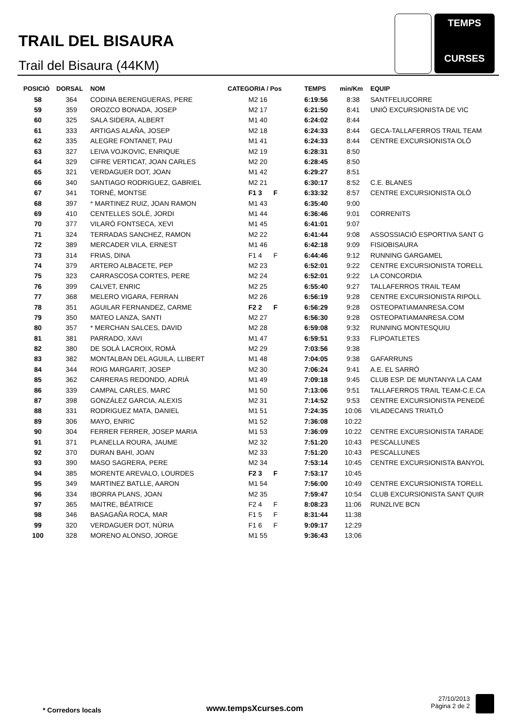TRAIL DEL BISAURA
Trail del Bisaura (44KM)
TEMPS
CURSES
| POSICIÓ | DORSAL | NOM | CATEGORIA / Pos | TEMPS | min/Km | EQUIP |
| --- | --- | --- | --- | --- | --- | --- |
| 58 | 364 | CODINA BERENGUERAS, PERE | M2 16 | 6:19:56 | 8:38 | SANTFELIUCORRE |
| 59 | 359 | OROZCO BONADA, JOSEP | M2 17 | 6:21:50 | 8:41 | UNIÓ EXCURSIONISTA DE VIC |
| 60 | 325 | SALA SIDERA, ALBERT | M1 40 | 6:24:02 | 8:44 | |
| 61 | 333 | ARTIGAS ALAÑA, JOSEP | M2 18 | 6:24:33 | 8:44 | GECA-TALLAFERROS TRAIL TEAM |
| 62 | 335 | ALEGRE FONTANET, PAU | M1 41 | 6:24:33 | 8:44 | CENTRE EXCURSIONISTA OLÓ |
| 63 | 327 | LEIVA VOJKOVIC, ENRIQUE | M2 19 | 6:28:31 | 8:50 | |
| 64 | 329 | CIFRE VERTICAT, JOAN CARLES | M2 20 | 6:28:45 | 8:50 | |
| 65 | 321 | VERDAGUER DOT, JOAN | M1 42 | 6:29:27 | 8:51 | |
| 66 | 340 | SANTIAGO RODRIGUEZ, GABRIEL | M2 21 | 6:30:17 | 8:52 | C.E. BLANES |
| 67 | 341 | TORNÉ, MONTSE | F1 3 F | 6:33:32 | 8:57 | CENTRE EXCURSIONISTA OLÓ |
| 68 | 397 | * MARTINEZ RUIZ, JOAN RAMON | M1 43 | 6:35:40 | 9:00 | |
| 69 | 410 | CENTELLES SOLÉ, JORDI | M1 44 | 6:36:46 | 9:01 | CORRENITS |
| 70 | 377 | VILARÓ FONTSECA, XEVI | M1 45 | 6:41:01 | 9:07 | |
| 71 | 324 | TERRADAS SANCHEZ, RAMON | M2 22 | 6:41:44 | 9:08 | ASSOSSIACIÓ ESPORTIVA SANT G |
| 72 | 389 | MERCADER VILA, ERNEST | M1 46 | 6:42:18 | 9:09 | FISIOBISAURA |
| 73 | 314 | FRIAS, DINA | F1 4 F | 6:44:46 | 9:12 | RUNNING GARGAMEL |
| 74 | 379 | ARTERO ALBACETE, PEP | M2 23 | 6:52:01 | 9:22 | CENTRE EXCURSIONISTA TORELL |
| 75 | 323 | CARRASCOSA CORTES, PERE | M2 24 | 6:52:01 | 9:22 | LA CONCORDIA |
| 76 | 399 | CALVET, ENRIC | M2 25 | 6:55:40 | 9:27 | TALLAFERROS TRAIL TEAM |
| 77 | 368 | MELERO VIGARA, FERRAN | M2 26 | 6:56:19 | 9:28 | CENTRE EXCURSIONISTA RIPOLL |
| 78 | 351 | AGUILAR FERNANDEZ, CARME | F2 2 F | 6:56:29 | 9:28 | OSTEOPATIAMANRESA.COM |
| 79 | 350 | MATEO LANZA, SANTI | M2 27 | 6:56:30 | 9:28 | OSTEOPATIAMANRESA.COM |
| 80 | 357 | * MERCHAN SALCES, DAVID | M2 28 | 6:59:08 | 9:32 | RUNNING MONTESQUIU |
| 81 | 381 | PARRADO, XAVI | M1 47 | 6:59:51 | 9:33 | FLIPOATLETES |
| 82 | 380 | DE SOLÀ LACROIX, ROMÀ | M2 29 | 7:03:56 | 9:38 | |
| 83 | 382 | MONTALBAN DEL AGUILA, LLIBERT | M1 48 | 7:04:05 | 9:38 | GAFARRUNS |
| 84 | 344 | ROIG MARGARIT, JOSEP | M2 30 | 7:06:24 | 9:41 | A.E. EL SARRÓ |
| 85 | 362 | CARRERAS REDONDO, ADRIÀ | M1 49 | 7:09:18 | 9:45 | CLUB ESP. DE MUNTANYA LA CAM |
| 86 | 339 | CAMPAL CARLES, MARC | M1 50 | 7:13:06 | 9:51 | TALLAFERROS TRAIL TEAM-C.E.CA |
| 87 | 398 | GONZÁLEZ GARCIA, ALEXIS | M2 31 | 7:14:52 | 9:53 | CENTRE EXCURSIONISTA PENEDÉ |
| 88 | 331 | RODRIGUEZ MATA, DANIEL | M1 51 | 7:24:35 | 10:06 | VILADECANS TRIATLÓ |
| 89 | 306 | MAYO, ENRIC | M1 52 | 7:36:08 | 10:22 | |
| 90 | 304 | FERRER FERRER, JOSEP MARIA | M1 53 | 7:36:09 | 10:22 | CENTRE EXCURSIONISTA TARADE |
| 91 | 371 | PLANELLA ROURA, JAUME | M2 32 | 7:51:20 | 10:43 | PESCALLUNES |
| 92 | 370 | DURAN BAHI, JOAN | M2 33 | 7:51:20 | 10:43 | PESCALLUNES |
| 93 | 390 | MASO SAGRERA, PERE | M2 34 | 7:53:14 | 10:45 | CENTRE EXCURSIONISTA BANYOL |
| 94 | 385 | MORENTE AREVALO, LOURDES | F2 3 F | 7:53:17 | 10:45 | |
| 95 | 349 | MARTINEZ BATLLE, AARON | M1 54 | 7:56:00 | 10:49 | CENTRE EXCURSIONISTA TORELL |
| 96 | 334 | IBORRA PLANS, JOAN | M2 35 | 7:59:47 | 10:54 | CLUB EXCURSIONISTA SANT QUIR |
| 97 | 365 | MAITRE, BÉATRICE | F2 4 F | 8:08:23 | 11:06 | RUN2LIVE BCN |
| 98 | 346 | BASAGAÑA ROCA, MAR | F1 5 F | 8:31:44 | 11:38 | |
| 99 | 320 | VERDAGUER DOT, NÚRIA | F1 6 F | 9:09:17 | 12:29 | |
| 100 | 328 | MORENO ALONSO, JORGE | M1 55 | 9:36:43 | 13:06 | |
* Corredors locals www.tempsXcurses.com
27/10/2013
Pàgina 2 de 2